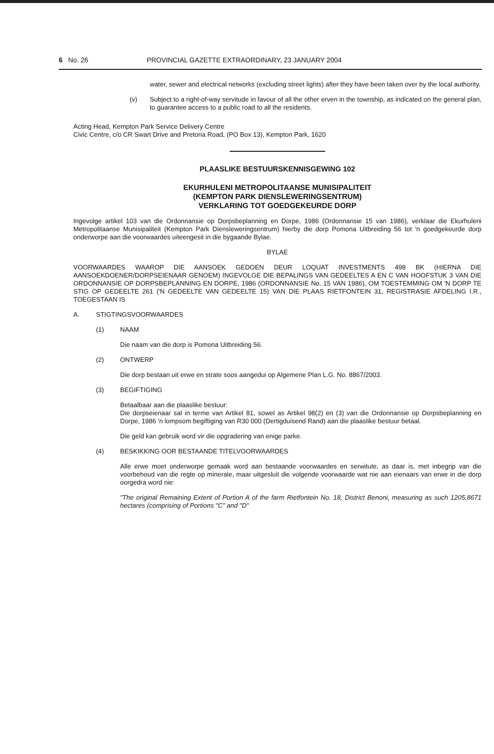6 No. 26 PROVINCIAL GAZETTE EXTRAORDINARY, 23 JANUARY 2004
water, sewer and electrical networks (excluding street lights) after they have been taken over by the local authority.
(v) Subject to a right-of-way servitude in favour of all the other erven in the township, as indicated on the general plan, to guarantee access to a public road to all the residents.
Acting Head, Kempton Park Service Delivery Centre
Civic Centre, c/o CR Swart Drive and Pretoria Road, (PO Box 13), Kempton Park, 1620
PLAASLIKE BESTUURSKENNISGEWING 102
EKURHULENI METROPOLITAANSE MUNISIPALITEIT
(KEMPTON PARK DIENSLEWERINGSENTRUM)
VERKLARING TOT GOEDGEKEURDE DORP
Ingevolge artikel 103 van die Ordonnansie op Dorpsbeplanning en Dorpe, 1986 (Ordonnansie 15 van 1986), verklaar die Ekurhuleni Metropolitaanse Munisipaliteit (Kempton Park Diensleweringsentrum) hierby die dorp Pomona Uitbreiding 56 tot 'n goedgekeurde dorp onderworpe aan die voorwaardes uiteengesit in die bygaande Bylae.
BYLAE
VOORWAARDES WAAROP DIE AANSOEK GEDOEN DEUR LOQUAT INVESTMENTS 498 BK (HIERNA DIE AANSOEKDOENER/DORPSEIENAAR GENOEM) INGEVOLGE DIE BEPALINGS VAN GEDEELTES A EN C VAN HOOFSTUK 3 VAN DIE ORDONNANSIE OP DORPSBEPLANNING EN DORPE, 1986 (ORDONNANSIE No. 15 VAN 1986), OM TOESTEMMING OM 'N DORP TE STIG OP GEDEELTE 261 ('N GEDEELTE VAN GEDEELTE 15) VAN DIE PLAAS RIETFONTEIN 31, REGISTRASIE AFDELING I.R., TOEGESTAAN IS
A. STIGTINGSVOORWAARDES
(1) NAAM
Die naam van die dorp is Pomona Uitbreiding 56.
(2) ONTWERP
Die dorp bestaan uit erwe en strate soos aangedui op Algemene Plan L.G. No. 8867/2003.
(3) BEGIFTIGING
Betaalbaar aan die plaaslike bestuur:
Die dorpseienaar sal in terme van Artikel 81, sowel as Artikel 98(2) en (3) van die Ordonnansie op Dorpsbeplanning en Dorpe, 1986 'n lompsom begiftiging van R30 000 (Dertigduisend Rand) aan die plaaslike bestuur betaal.
Die geld kan gebruik word vir die opgradering van enige parke.
(4) BESKIKKING OOR BESTAANDE TITELVOORWAARDES
Alle erwe moet onderworpe gemaak word aan bestaande voorwaardes en serwitute, as daar is, met inbegrip van die voorbehoud van die regte op minerale, maar uitgesluit die volgende voorwaarde wat nie aan eienaars van erwe in die dorp oorgedra word nie:
"The original Remaining Extent of Portion A of the farm Rietfontein No. 18, District Benoni, measuring as such 1205,8671 hectares (comprising of Portions "C" and "D"